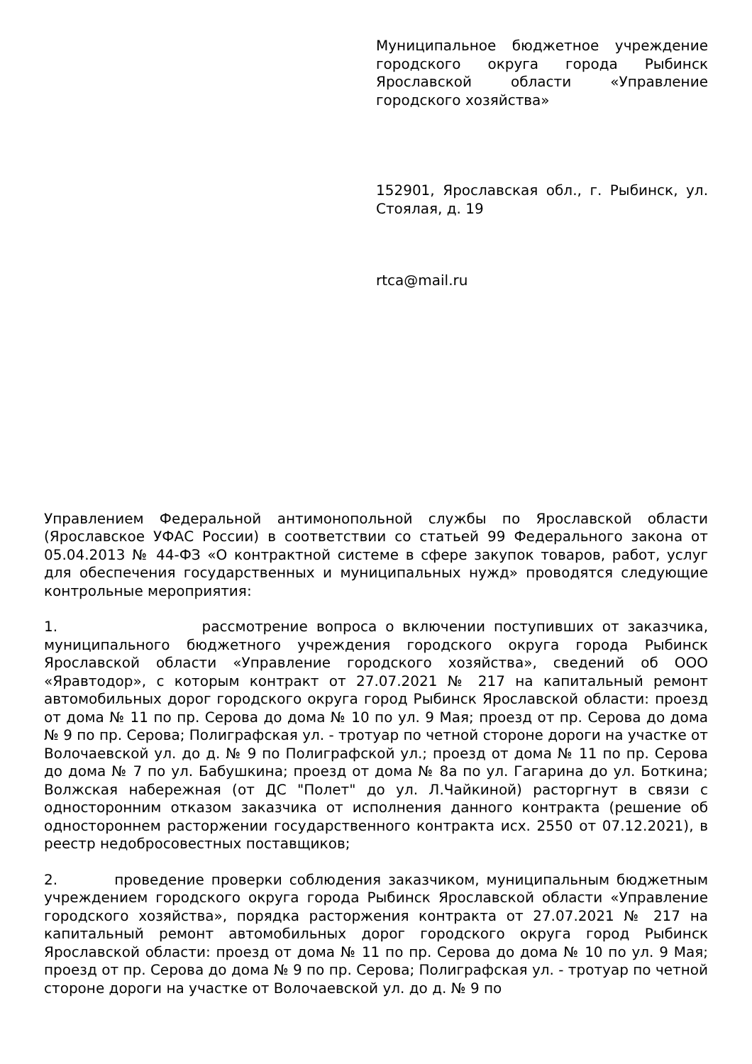Муниципальное бюджетное учреждение городского округа города Рыбинск Ярославской области «Управление городского хозяйства»
152901, Ярославская обл., г. Рыбинск, ул. Стоялая, д. 19
rtca@mail.ru
Управлением Федеральной антимонопольной службы по Ярославской области (Ярославское УФАС России) в соответствии со статьей 99 Федерального закона от 05.04.2013 № 44-ФЗ «О контрактной системе в сфере закупок товаров, работ, услуг для обеспечения государственных и муниципальных нужд» проводятся следующие контрольные мероприятия:
1. рассмотрение вопроса о включении поступивших от заказчика, муниципального бюджетного учреждения городского округа города Рыбинск Ярославской области «Управление городского хозяйства», сведений об ООО «Яравтодор», с которым контракт от 27.07.2021 № 217 на капитальный ремонт автомобильных дорог городского округа город Рыбинск Ярославской области: проезд от дома № 11 по пр. Серова до дома № 10 по ул. 9 Мая; проезд от пр. Серова до дома № 9 по пр. Серова; Полиграфская ул. - тротуар по четной стороне дороги на участке от Волочаевской ул. до д. № 9 по Полиграфской ул.; проезд от дома № 11 по пр. Серова до дома № 7 по ул. Бабушкина; проезд от дома № 8а по ул. Гагарина до ул. Боткина; Волжская набережная (от ДС "Полет" до ул. Л.Чайкиной) расторгнут в связи с односторонним отказом заказчика от исполнения данного контракта (решение об одностороннем расторжении государственного контракта исх. 2550 от 07.12.2021), в реестр недобросовестных поставщиков;
2. проведение проверки соблюдения заказчиком, муниципальным бюджетным учреждением городского округа города Рыбинск Ярославской области «Управление городского хозяйства», порядка расторжения контракта от 27.07.2021 № 217 на капитальный ремонт автомобильных дорог городского округа город Рыбинск Ярославской области: проезд от дома № 11 по пр. Серова до дома № 10 по ул. 9 Мая; проезд от пр. Серова до дома № 9 по пр. Серова; Полиграфская ул. - тротуар по четной стороне дороги на участке от Волочаевской ул. до д. № 9 по